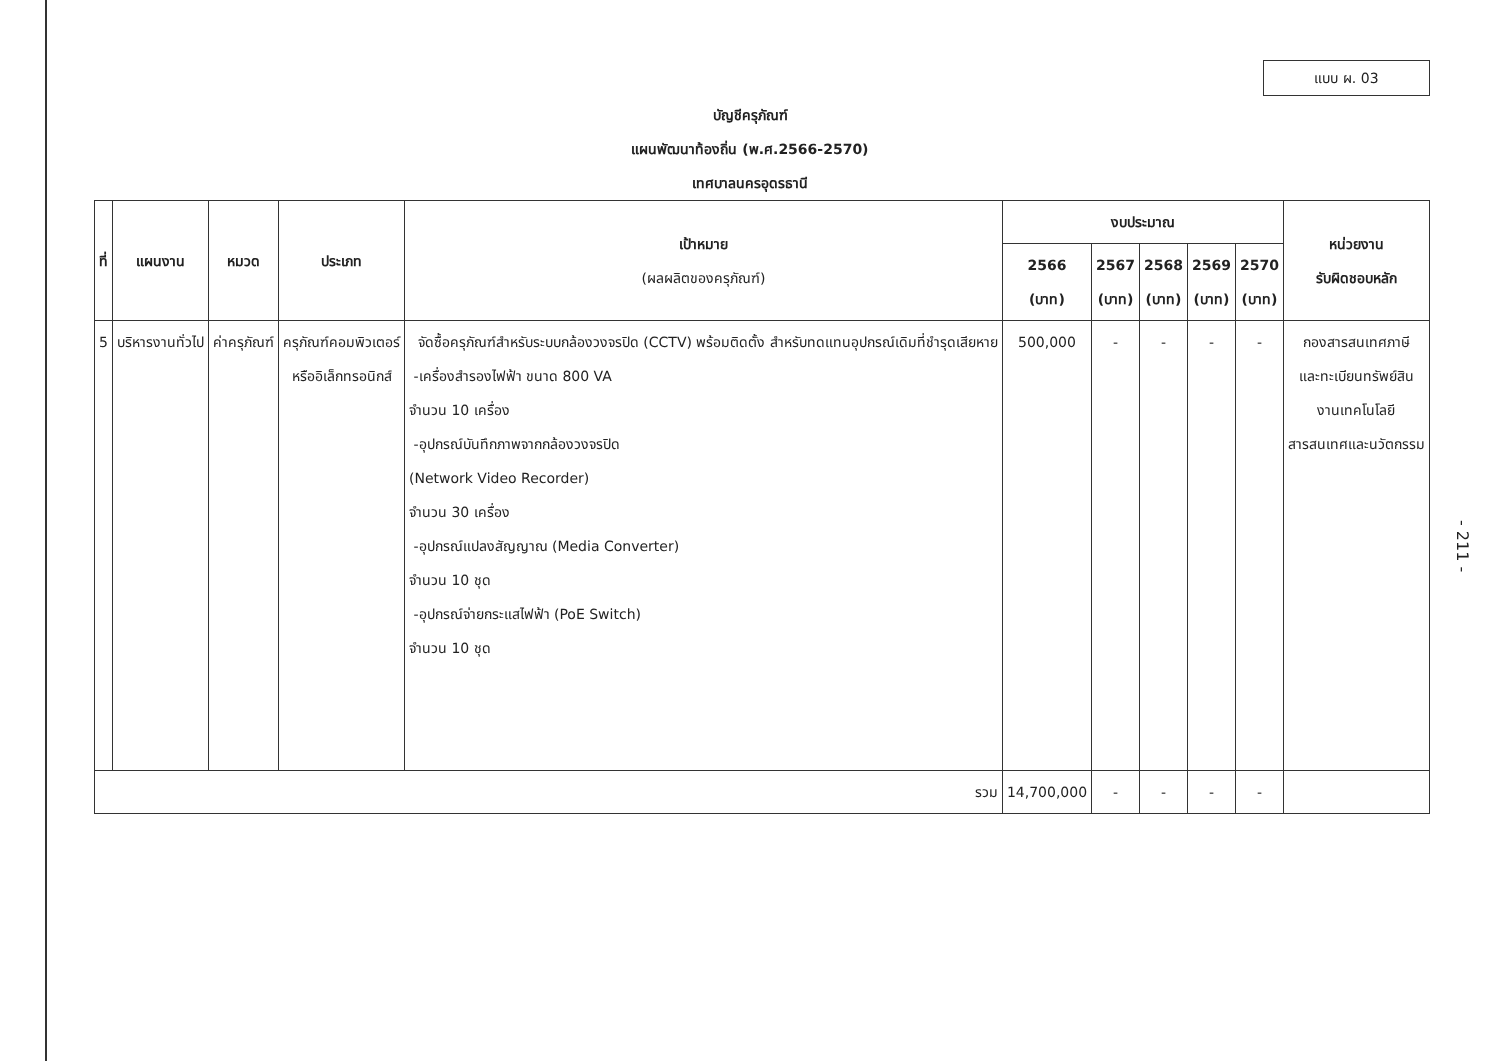แบบ ผ. 03
บัญชีครุภัณฑ์
แผนพัฒนาท้องถิ่น (พ.ศ.2566-2570)
เทศบาลนครอุดรธานี
| ที่ | แผนงาน | หมวด | ประเภท | เป้าหมาย (ผลผลิตของครุภัณฑ์) | งบประมาณ | | | | | หน่วยงาน รับผิดชอบหลัก |
| --- | --- | --- | --- | --- | --- | --- | --- | --- | --- | --- |
| | | | | | 2566 (บาท) | 2567 (บาท) | 2568 (บาท) | 2569 (บาท) | 2570 (บาท) | |
| 5 | บริหารงานทั่วไป | ค่าครุภัณฑ์ | ครุภัณฑ์คอมพิวเตอร์ หรืออิเล็กทรอนิกส์ | จัดซื้อครุภัณฑ์สำหรับระบบกล้องวงจรปิด (CCTV) พร้อมติดตั้ง สำหรับทดแทนอุปกรณ์เดิมที่ชำรุดเสียหาย -เครื่องสำรองไฟฟ้า ขนาด 800 VA จำนวน 10 เครื่อง -อุปกรณ์บันทึกภาพจากกล้องวงจรปิด (Network Video Recorder) จำนวน 30 เครื่อง -อุปกรณ์แปลงสัญญาณ (Media Converter) จำนวน 10 ชุด -อุปกรณ์จ่ายกระแสไฟฟ้า (PoE Switch) จำนวน 10 ชุด | 500,000 | - | - | - | - | กองสารสนเทศภาษี และทะเบียนทรัพย์สิน งานเทคโนโลยี สารสนเทศและนวัตกรรม |
| รวม | | | | | 14,700,000 | - | - | - | - | |
- 211 -